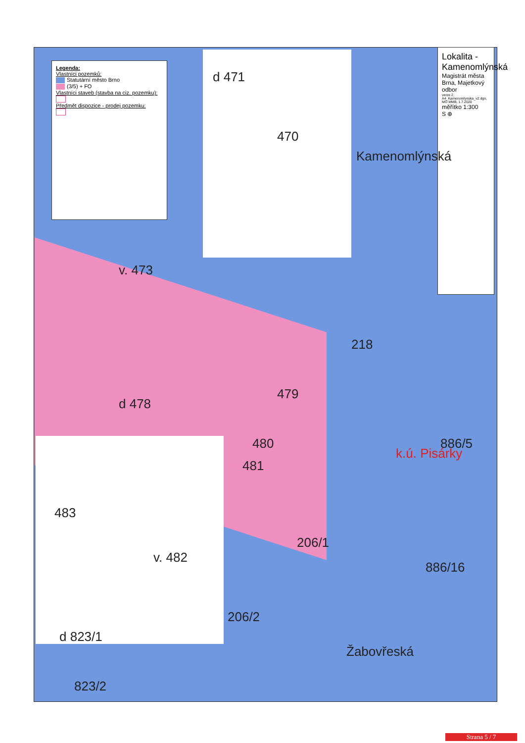Legenda:
Vlastníci pozemků:
Statutární město Brno
(3/5) + FO
Vlastníci staveb (stavba na ciz. pozemku):
Předmět dispozice - prodej pozemku:
Lokalita - Kamenomlýnská
Magistrát města Brna, Majetkový odbor
verze 2, A4_Kamenomlynska_v2.dgn, MO MMB, 1.7.2020
měřítko 1:300
S ⊕
d 471
470
v. 473
Kamenomlýnská
218
d 478
479
480
481
k.ú. Pisárky
886/5
483
v. 482
206/1
886/16
206/2
d 823/1
823/2
Žabovřeská
Strana 5 / 7